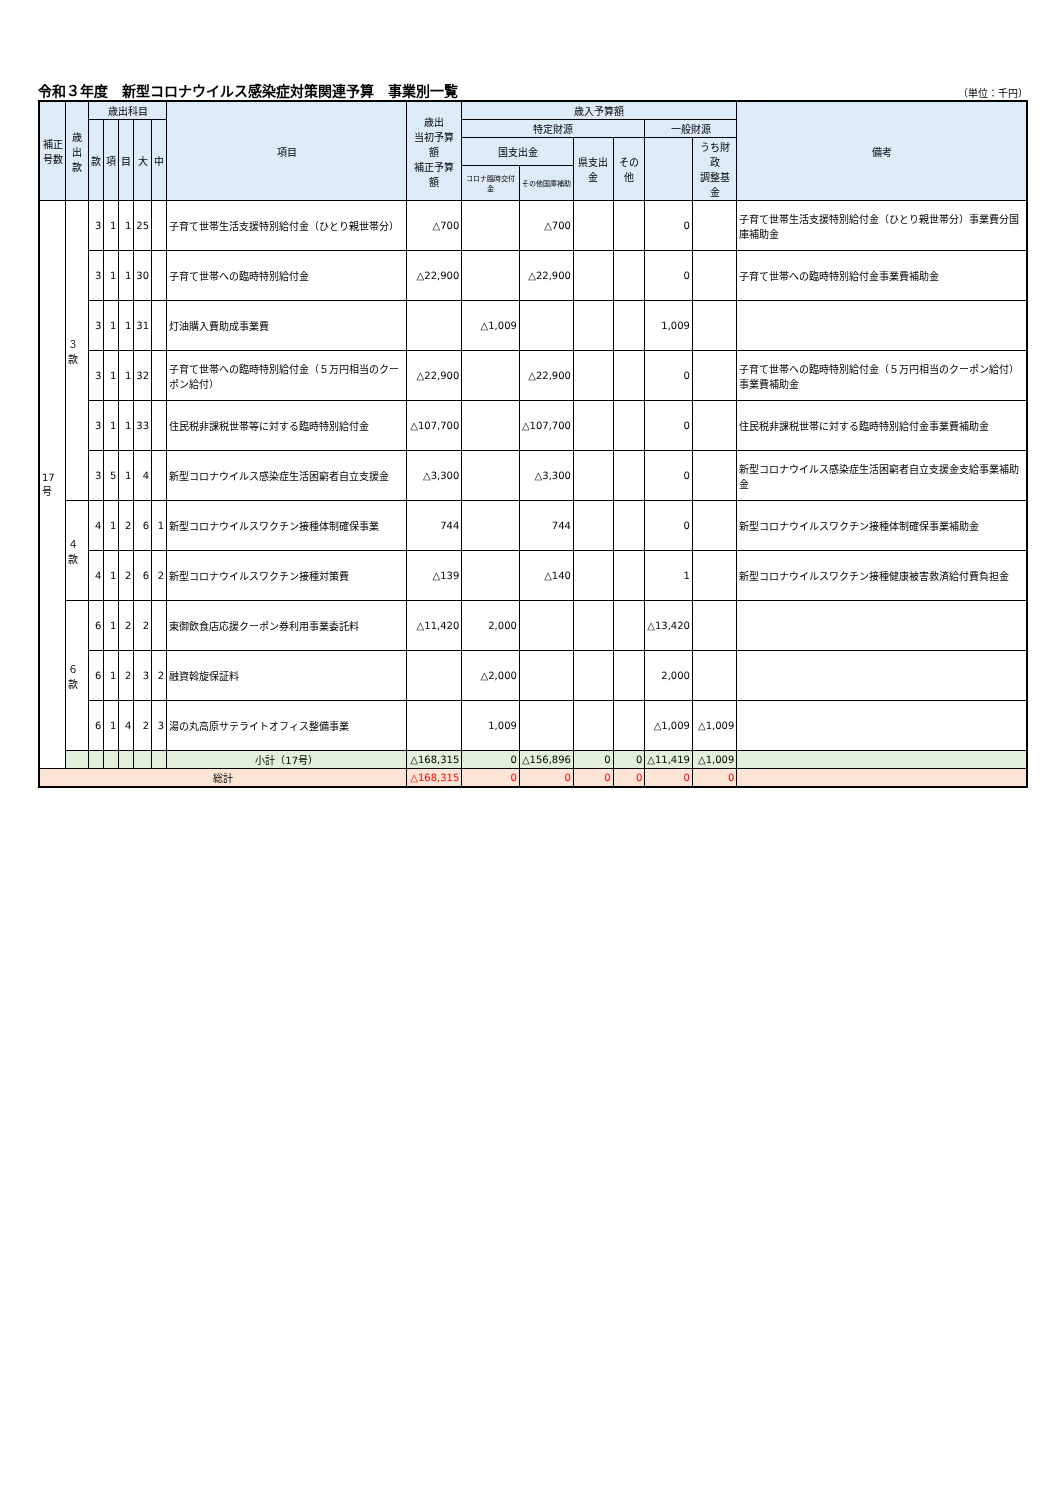令和３年度　新型コロナウイルス感染症対策関連予算　事業別一覧
（単位：千円）
| 補正 号数 | 歳出 款 | 歳出科目 | | | | | 項目 | 歳出 当初予算額 補正予算額 | 歳入予算額 | | | | | | 備考 |
| --- | --- | --- | --- | --- | --- | --- | --- | --- | --- | --- | --- | --- | --- | --- | --- |
| | | 款 | 項 | 目 | 大 | 中 | | | 特定財源 | | | | 一般財源 | | |
| | | | | | | | | | 国支出金 | | 県支出金 | その他 | | うち財政 調整基金 | |
| | | | | | | | | | コロナ臨時交付金 | その他国庫補助 | | | | | |
| 17号 | ３款 | 3 | 1 | 1 | 25 | | 子育て世帯生活支援特別給付金（ひとり親世帯分） | △700 | | △700 | | | 0 | | 子育て世帯生活支援特別給付金（ひとり親世帯分）事業費分国庫補助金 |
| | | 3 | 1 | 1 | 30 | | 子育て世帯への臨時特別給付金 | △22,900 | | △22,900 | | | 0 | | 子育て世帯への臨時特別給付金事業費補助金 |
| | | 3 | 1 | 1 | 31 | | 灯油購入費助成事業費 | | △1,009 | | | | 1,009 | | |
| | | 3 | 1 | 1 | 32 | | 子育て世帯への臨時特別給付金（５万円相当のクーポン給付） | △22,900 | | △22,900 | | | 0 | | 子育て世帯への臨時特別給付金（５万円相当のクーポン給付）事業費補助金 |
| | | 3 | 1 | 1 | 33 | | 住民税非課税世帯等に対する臨時特別給付金 | △107,700 | | △107,700 | | | 0 | | 住民税非課税世帯に対する臨時特別給付金事業費補助金 |
| | | 3 | 5 | 1 | 4 | | 新型コロナウイルス感染症生活困窮者自立支援金 | △3,300 | | △3,300 | | | 0 | | 新型コロナウイルス感染症生活困窮者自立支援金支給事業補助金 |
| | ４款 | 4 | 1 | 2 | 6 | 1 | 新型コロナウイルスワクチン接種体制確保事業 | 744 | | 744 | | | 0 | | 新型コロナウイルスワクチン接種体制確保事業補助金 |
| | | 4 | 1 | 2 | 6 | 2 | 新型コロナウイルスワクチン接種対策費 | △139 | | △140 | | | 1 | | 新型コロナウイルスワクチン接種健康被害救済給付費負担金 |
| | ６款 | 6 | 1 | 2 | 2 | | 東御飲食店応援クーポン券利用事業委託料 | △11,420 | 2,000 | | | | △13,420 | | |
| | | 6 | 1 | 2 | 3 | 2 | 融資斡旋保証料 | | △2,000 | | | | 2,000 | | |
| | | 6 | 1 | 4 | 2 | 3 | 湯の丸高原サテライトオフィス整備事業 | | 1,009 | | | | △1,009 | △1,009 | |
| | | | | | | | 小計（17号） | △168,315 | 0 | △156,896 | 0 | 0 | △11,419 | △1,009 | |
| 総計 | | | | | | | | △168,315 | 0 | 0 | 0 | 0 | 0 | 0 | |